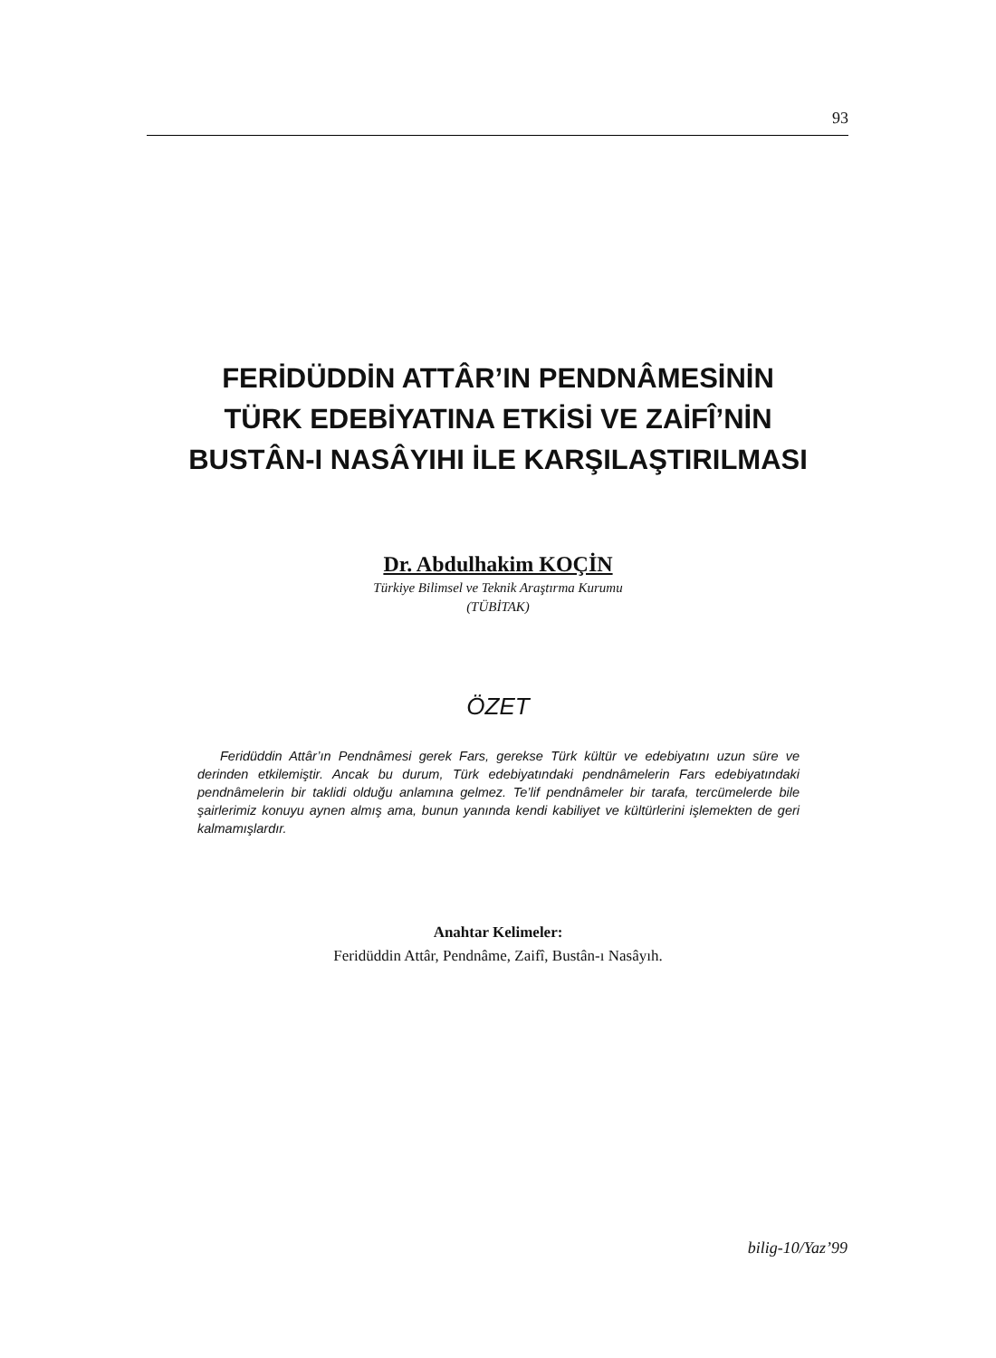93
FERİDÜDDİN ATTÂR’IN PENDNÂMESİNİN
TÜRK EDEBİYATINA ETKİSİ VE ZAİFÎ’NİN
BUSTÂN-I NASÂYIHI İLE KARŞILAŞTIRILMASI
Dr. Abdulhakim KOÇİN
Türkiye Bilimsel ve Teknik Araştırma Kurumu
(TÜBİTAK)
ÖZET
Feridüddin Attâr’ın Pendnâmesi gerek Fars, gerekse Türk kültür ve edebiyatını uzun süre ve derinden etkilemiştir. Ancak bu durum, Türk edebiyatındaki pendnâmelerin Fars edebiyatındaki pendnâmelerin bir taklidi olduğu anlamına gelmez. Te’lif pendnâmeler bir tarafa, tercümelerde bile şairlerimiz konuyu aynen almış ama, bunun yanında kendi kabiliyet ve kültürlerini işlemekten de geri kalmamışlardır.
Anahtar Kelimeler:
Feridüddin Attâr, Pendnâme, Zaifî, Bustân-ı Nasâyıh.
bilig-10/Yaz’99